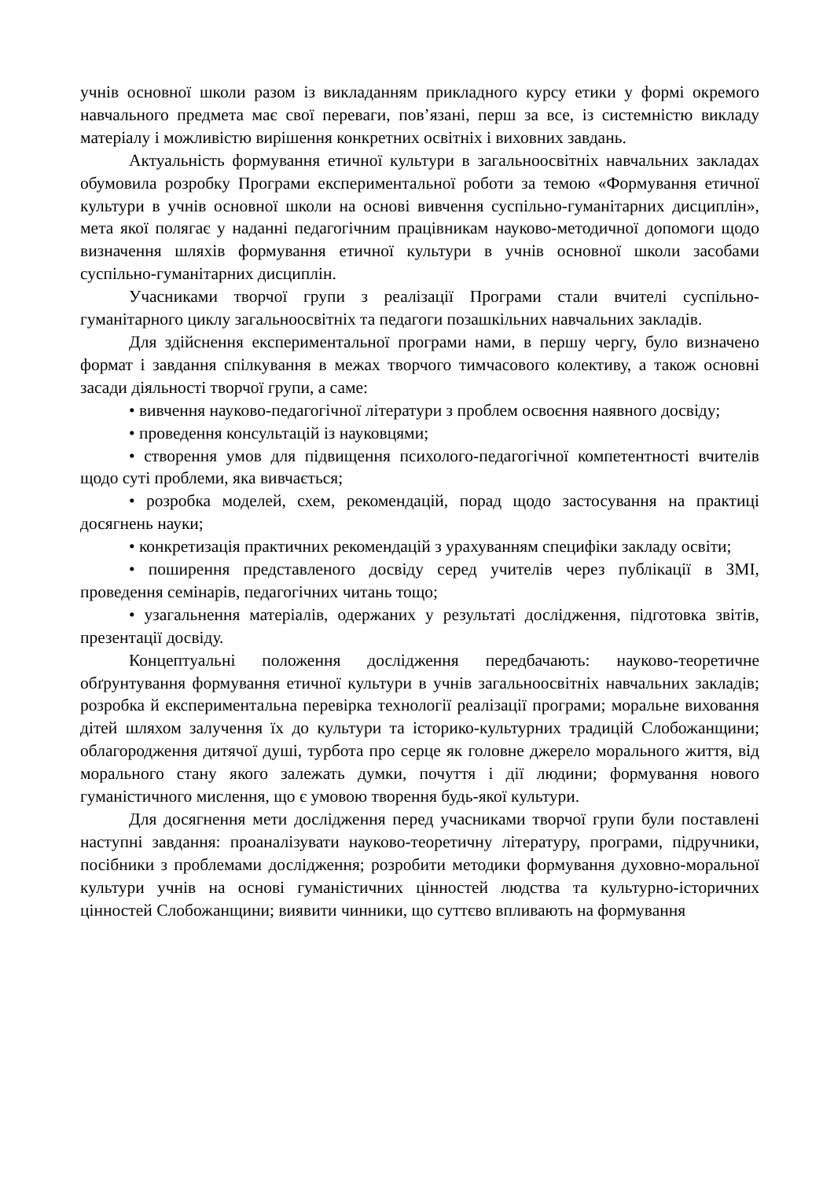учнів основної школи разом із викладанням прикладного курсу етики у формі окремого навчального предмета має свої переваги, пов’язані, перш за все, із системністю викладу матеріалу і можливістю вирішення конкретних освітніх і виховних завдань.
Актуальність формування етичної культури в загальноосвітніх навчальних закладах обумовила розробку Програми експериментальної роботи за темою «Формування етичної культури в учнів основної школи на основі вивчення суспільно-гуманітарних дисциплін», мета якої полягає у наданні педагогічним працівникам науково-методичної допомоги щодо визначення шляхів формування етичної культури в учнів основної школи засобами суспільно-гуманітарних дисциплін.
Учасниками творчої групи з реалізації Програми стали вчителі суспільно-гуманітарного циклу загальноосвітніх та педагоги позашкільних навчальних закладів.
Для здійснення експериментальної програми нами, в першу чергу, було визначено формат і завдання спілкування в межах творчого тимчасового колективу, а також основні засади діяльності творчої групи, а саме:
• вивчення науково-педагогічної літератури з проблем освоєння наявного досвіду;
• проведення консультацій із науковцями;
• створення умов для підвищення психолого-педагогічної компетентності вчителів щодо суті проблеми, яка вивчається;
• розробка моделей, схем, рекомендацій, порад щодо застосування на практиці досягнень науки;
• конкретизація практичних рекомендацій з урахуванням специфіки закладу освіти;
• поширення представленого досвіду серед учителів через публікації в ЗМІ, проведення семінарів, педагогічних читань тощо;
• узагальнення матеріалів, одержаних у результаті дослідження, підготовка звітів, презентації досвіду.
Концептуальні положення дослідження передбачають: науково-теоретичне обґрунтування формування етичної культури в учнів загальноосвітніх навчальних закладів; розробка й експериментальна перевірка технології реалізації програми; моральне виховання дітей шляхом залучення їх до культури та історико-культурних традицій Слобожанщини; облагородження дитячої душі, турбота про серце як головне джерело морального життя, від морального стану якого залежать думки, почуття і дії людини; формування нового гуманістичного мислення, що є умовою творення будь-якої культури.
Для досягнення мети дослідження перед учасниками творчої групи були поставлені наступні завдання: проаналізувати науково-теоретичну літературу, програми, підручники, посібники з проблемами дослідження; розробити методики формування духовно-моральної культури учнів на основі гуманістичних цінностей людства та культурно-історичних цінностей Слобожанщини; виявити чинники, що суттєво впливають на формування